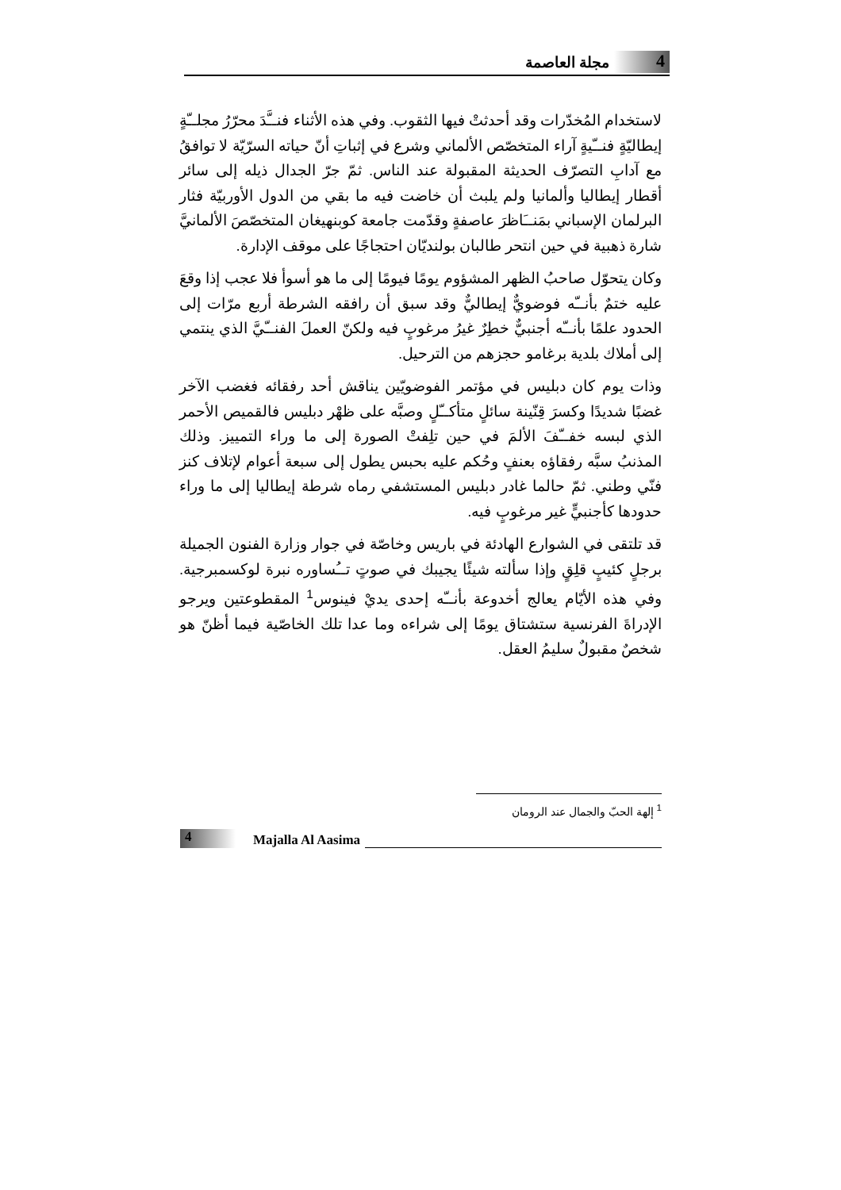4 مجلة العاصمة
لاستخدام المُخدّرات وقد أحدثتْ فيها الثقوب. وفي هذه الأثناء فنــَّدَ محرّرُ مجلــّةٍ إيطاليّةٍ فنــّيةٍ آراء المتخصّص الألماني وشرع في إثباتِ أنّ حياته السرّيّة لا توافقُ مع آدابِ التصرّف الحديثة المقبولة عند الناس. ثمّ جرّ الجدال ذيله إلى سائر أقطار إيطاليا وألمانيا ولم يلبث أن خاضت فيه ما بقي من الدول الأوربيّة فثار البرلمان الإسباني بمَنــَاظرَ عاصفةٍ وقدّمت جامعة كوبنهيغان المتخصّصَ الألمانيَّ شارة ذهبية في حين انتحر طالبان بولنديّان احتجاجًا على موقف الإدارة.
وكان يتحوّل صاحبُ الظهر المشؤوم يومًا فيومًا إلى ما هو أسوأ فلا عجب إذا وقعَ عليه ختمٌ بأنــّه فوضويٌّ إيطاليٌّ وقد سبق أن رافقه الشرطة أربع مرّات إلى الحدود علمًا بأنــّه أجنبيٌّ خطِرٌ غيرُ مرغوبٍ فيه ولكنّ العملَ الفنــّيَّ الذي ينتمي إلى أملاك بلدية برغامو حجزهم من الترحيل.
وذات يوم كان دبليس في مؤتمر الفوضويّين يناقش أحد رفقائه فغضب الآخر غضبًا شديدًا وكسرَ قِنّينة سائلٍ متأكــّلٍ وصبَّه على ظهْر دبليس فالقميص الأحمر الذي لبسه خفــّفَ الألمَ في حين تلِفتْ الصورة إلى ما وراء التمييز. وذلك المذنبُ سبَّه رفقاؤه بعنفٍ وحُكم عليه بحبس يطول إلى سبعة أعوام لإتلاف كنز فنّي وطني. ثمّ حالما غادر دبليس المستشفي رماه شرطة إيطاليا إلى ما وراء حدودها كأجنبيٍّ غير مرغوبٍ فيه.
قد تلتقى في الشوارع الهادئة في باريس وخاصّة في جوار وزارة الفنون الجميلة برجلٍ كئيبٍ قلِقٍ وإذا سألته شيئًا يجيبك في صوتٍ تــُساوره نبرة لوكسمبرجية. وفي هذه الأيّام يعالج أخدوعة بأنــّه إحدى يديْ فينوس<sup>1</sup> المقطوعتين ويرجو الإدراةَ الفرنسية ستشتاق يومًا إلى شراءه وما عدا تلك الخاصّية فيما أظنّ هو شخصٌ مقبولٌ سليمُ العقل.
<sup>1</sup> إلهة الحبّ والجمال عند الرومان
4 Majalla Al Aasima